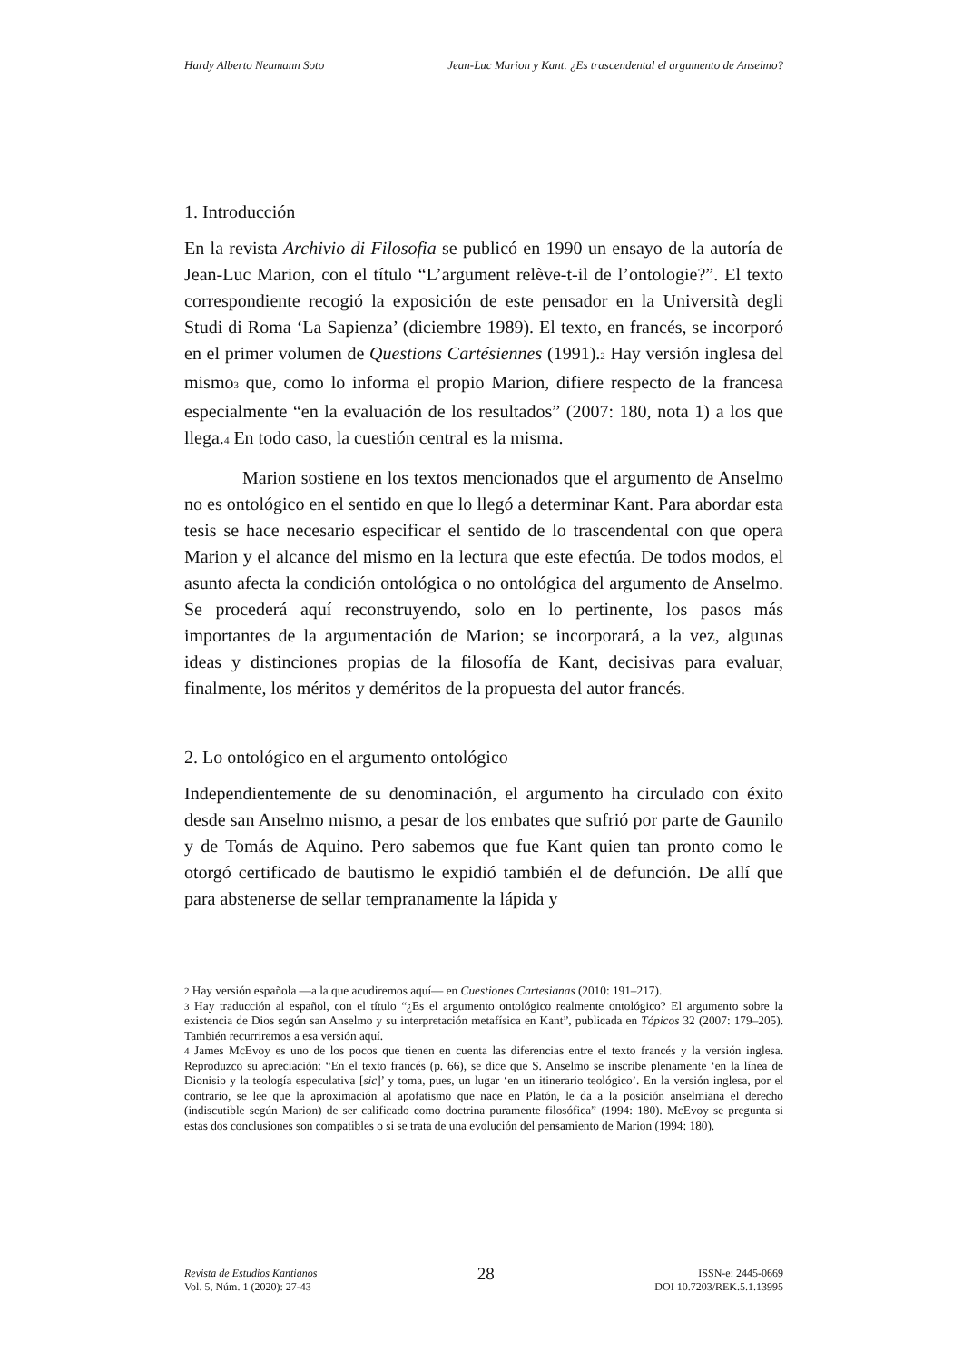Hardy Alberto Neumann Soto Jean-Luc Marion y Kant. ¿Es trascendental el argumento de Anselmo?
1. Introducción
En la revista Archivio di Filosofia se publicó en 1990 un ensayo de la autoría de Jean-Luc Marion, con el título “L’argument relève-t-il de l’ontologie?”. El texto correspondiente recogió la exposición de este pensador en la Università degli Studi di Roma ‘La Sapienza’ (diciembre 1989). El texto, en francés, se incorporó en el primer volumen de Questions Cartésiennes (1991).<sup>2</sup> Hay versión inglesa del mismo<sup>3</sup> que, como lo informa el propio Marion, difiere respecto de la francesa especialmente “en la evaluación de los resultados” (2007: 180, nota 1) a los que llega.<sup>4</sup> En todo caso, la cuestión central es la misma.
Marion sostiene en los textos mencionados que el argumento de Anselmo no es ontológico en el sentido en que lo llegó a determinar Kant. Para abordar esta tesis se hace necesario especificar el sentido de lo trascendental con que opera Marion y el alcance del mismo en la lectura que este efectúa. De todos modos, el asunto afecta la condición ontológica o no ontológica del argumento de Anselmo. Se procederá aquí reconstruyendo, solo en lo pertinente, los pasos más importantes de la argumentación de Marion; se incorporará, a la vez, algunas ideas y distinciones propias de la filosofía de Kant, decisivas para evaluar, finalmente, los méritos y deméritos de la propuesta del autor francés.
2. Lo ontológico en el argumento ontológico
Independientemente de su denominación, el argumento ha circulado con éxito desde san Anselmo mismo, a pesar de los embates que sufrió por parte de Gaunilo y de Tomás de Aquino. Pero sabemos que fue Kant quien tan pronto como le otorgó certificado de bautismo le expidió también el de defunción. De allí que para abstenerse de sellar tempranamente la lápida y
<sup>2</sup> Hay versión española —a la que acudiremos aquí— en Cuestiones Cartesianas (2010: 191–217).
<sup>3</sup> Hay traducción al español, con el título “¿Es el argumento ontológico realmente ontológico? El argumento sobre la existencia de Dios según san Anselmo y su interpretación metafísica en Kant”, publicada en Tópicos 32 (2007: 179–205). También recurriremos a esa versión aquí.
<sup>4</sup> James McEvoy es uno de los pocos que tienen en cuenta las diferencias entre el texto francés y la versión inglesa. Reproduzco su apreciación: “En el texto francés (p. 66), se dice que S. Anselmo se inscribe plenamente ‘en la línea de Dionisio y la teología especulativa [sic]’ y toma, pues, un lugar ‘en un itinerario teológico’. En la versión inglesa, por el contrario, se lee que la aproximación al apofatismo que nace en Platón, le da a la posición anselmiana el derecho (indiscutible según Marion) de ser calificado como doctrina puramente filosófica” (1994: 180). McEvoy se pregunta si estas dos conclusiones son compatibles o si se trata de una evolución del pensamiento de Marion (1994: 180).
Revista de Estudios Kantianos
Vol. 5, Núm. 1 (2020): 27-43
28
ISSN-e: 2445-0669
DOI 10.7203/REK.5.1.13995